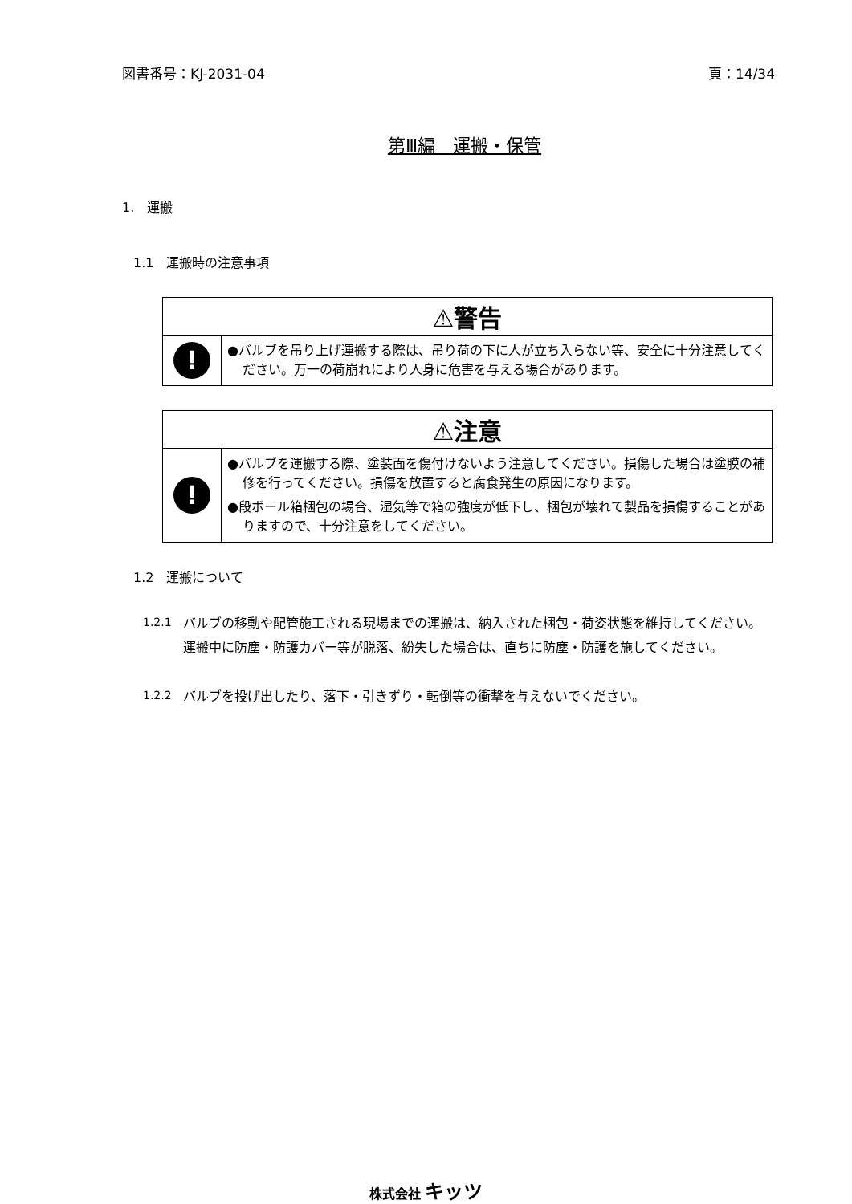図書番号：KJ-2031-04 頁：14/34
第Ⅲ編　運搬・保管
1.　運搬
1.1　運搬時の注意事項
| ⚠警告 | |
| --- | --- |
| ! | ●バルブを吊り上げ運搬する際は、吊り荷の下に人が立ち入らない等、安全に十分注意してください。万一の荷崩れにより人身に危害を与える場合があります。 |
| ⚠注意 | |
| --- | --- |
| ! | ●バルブを運搬する際、塗装面を傷付けないよう注意してください。損傷した場合は塗膜の補修を行ってください。損傷を放置すると腐食発生の原因になります。 ●段ボール箱梱包の場合、湿気等で箱の強度が低下し、梱包が壊れて製品を損傷することがありますので、十分注意をしてください。 |
1.2　運搬について
1.2.1 バルブの移動や配管施工される現場までの運搬は、納入された梱包・荷姿状態を維持してください。
運搬中に防塵・防護カバー等が脱落、紛失した場合は、直ちに防塵・防護を施してください。
1.2.2 バルブを投げ出したり、落下・引きずり・転倒等の衝撃を与えないでください。
株式会社 キッツ